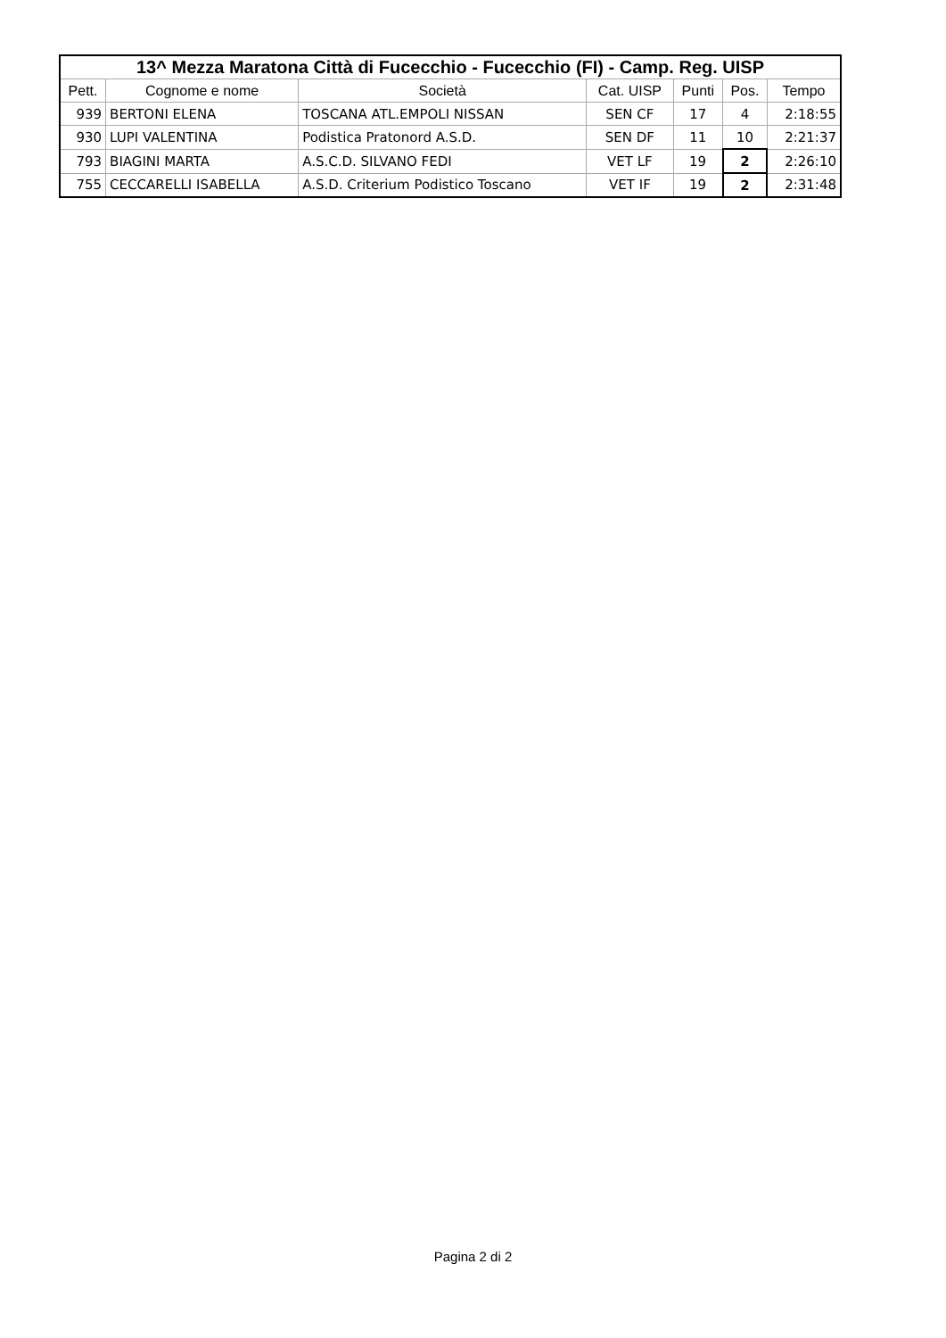| 13^ Mezza Maratona Città di Fucecchio - Fucecchio (FI) - Camp. Reg. UISP | | | | | | |
| --- | --- | --- | --- | --- | --- | --- |
| Pett. | Cognome e nome | Società | Cat. UISP | Punti | Pos. | Tempo |
| 939 | BERTONI ELENA | TOSCANA ATL.EMPOLI NISSAN | SEN CF | 17 | 4 | 2:18:55 |
| 930 | LUPI VALENTINA | Podistica Pratonord A.S.D. | SEN DF | 11 | 10 | 2:21:37 |
| 793 | BIAGINI MARTA | A.S.C.D. SILVANO FEDI | VET LF | 19 | 2 | 2:26:10 |
| 755 | CECCARELLI ISABELLA | A.S.D. Criterium Podistico Toscano | VET IF | 19 | 2 | 2:31:48 |
Pagina 2 di 2